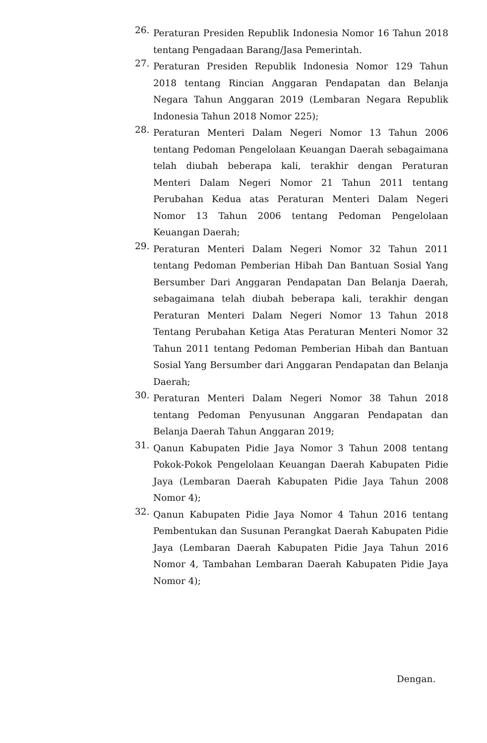26.
Peraturan Presiden Republik Indonesia Nomor 16 Tahun 2018 tentang Pengadaan Barang/Jasa Pemerintah.
27.
Peraturan Presiden Republik Indonesia Nomor 129 Tahun 2018 tentang Rincian Anggaran Pendapatan dan Belanja Negara Tahun Anggaran 2019 (Lembaran Negara Republik Indonesia Tahun 2018 Nomor 225);
28.
Peraturan Menteri Dalam Negeri Nomor 13 Tahun 2006 tentang Pedoman Pengelolaan Keuangan Daerah sebagaimana telah diubah beberapa kali, terakhir dengan Peraturan Menteri Dalam Negeri Nomor 21 Tahun 2011 tentang Perubahan Kedua atas Peraturan Menteri Dalam Negeri Nomor 13 Tahun 2006 tentang Pedoman Pengelolaan Keuangan Daerah;
29.
Peraturan Menteri Dalam Negeri Nomor 32 Tahun 2011 tentang Pedoman Pemberian Hibah Dan Bantuan Sosial Yang Bersumber Dari Anggaran Pendapatan Dan Belanja Daerah, sebagaimana telah diubah beberapa kali, terakhir dengan Peraturan Menteri Dalam Negeri Nomor 13 Tahun 2018 Tentang Perubahan Ketiga Atas Peraturan Menteri Nomor 32 Tahun 2011 tentang Pedoman Pemberian Hibah dan Bantuan Sosial Yang Bersumber dari Anggaran Pendapatan dan Belanja Daerah;
30.
Peraturan Menteri Dalam Negeri Nomor 38 Tahun 2018 tentang Pedoman Penyusunan Anggaran Pendapatan dan Belanja Daerah Tahun Anggaran 2019;
31.
Qanun Kabupaten Pidie Jaya Nomor 3 Tahun 2008 tentang Pokok-Pokok Pengelolaan Keuangan Daerah Kabupaten Pidie Jaya (Lembaran Daerah Kabupaten Pidie Jaya Tahun 2008 Nomor 4);
32.
Qanun Kabupaten Pidie Jaya Nomor 4 Tahun 2016 tentang Pembentukan dan Susunan Perangkat Daerah Kabupaten Pidie Jaya (Lembaran Daerah Kabupaten Pidie Jaya Tahun 2016 Nomor 4, Tambahan Lembaran Daerah Kabupaten Pidie Jaya Nomor 4);
Dengan.